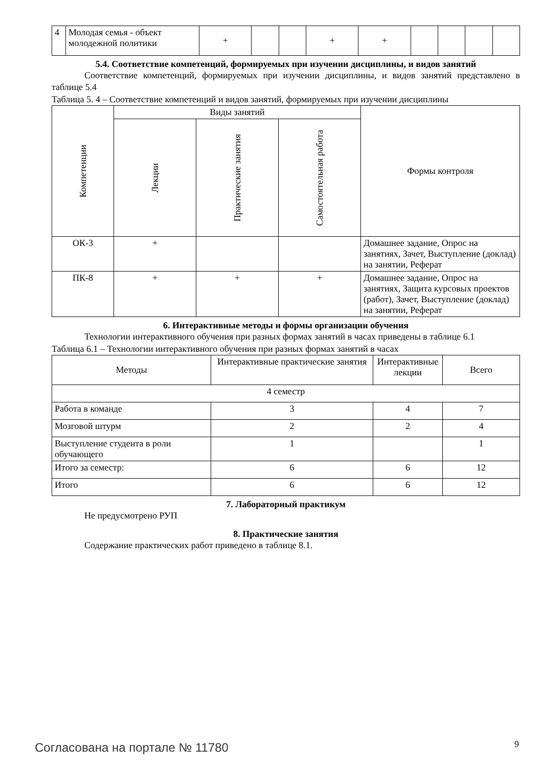| 4 | Молодая семья - объект молодежной политики | + | | | + | + | | | | |
5.4. Соответствие компетенций, формируемых при изучении дисциплины, и видов занятий
Соответствие компетенций, формируемых при изучении дисциплины, и видов занятий представлено в таблице 5.4
Таблица 5. 4 – Соответствие компетенций и видов занятий, формируемых при изучении дисциплины
| Компетенции | Виды занятий | | | Формы контроля |
| --- | --- | --- | --- | --- |
| | Лекции | Практические занятия | Самостоятельная работа | |
| ОК-3 | + | | | Домашнее задание, Опрос на занятиях, Зачет, Выступление (доклад) на занятии, Реферат |
| ПК-8 | + | + | + | Домашнее задание, Опрос на занятиях, Защита курсовых проектов (работ), Зачет, Выступление (доклад) на занятии, Реферат |
6. Интерактивные методы и формы организации обучения
Технологии интерактивного обучения при разных формах занятий в часах приведены в таблице 6.1
Таблица 6.1 – Технологии интерактивного обучения при разных формах занятий в часах
| Методы | Интерактивные практические занятия | Интерактивные лекции | Всего |
| --- | --- | --- | --- |
| 4 семестр | | | |
| Работа в команде | 3 | 4 | 7 |
| Мозговой штурм | 2 | 2 | 4 |
| Выступление студента в роли обучающего | 1 | | 1 |
| Итого за семестр: | 6 | 6 | 12 |
| Итого | 6 | 6 | 12 |
7. Лабораторный практикум
Не предусмотрено РУП
8. Практические занятия
Содержание практических работ приведено в таблице 8.1.
Согласована на портале № 11780 9